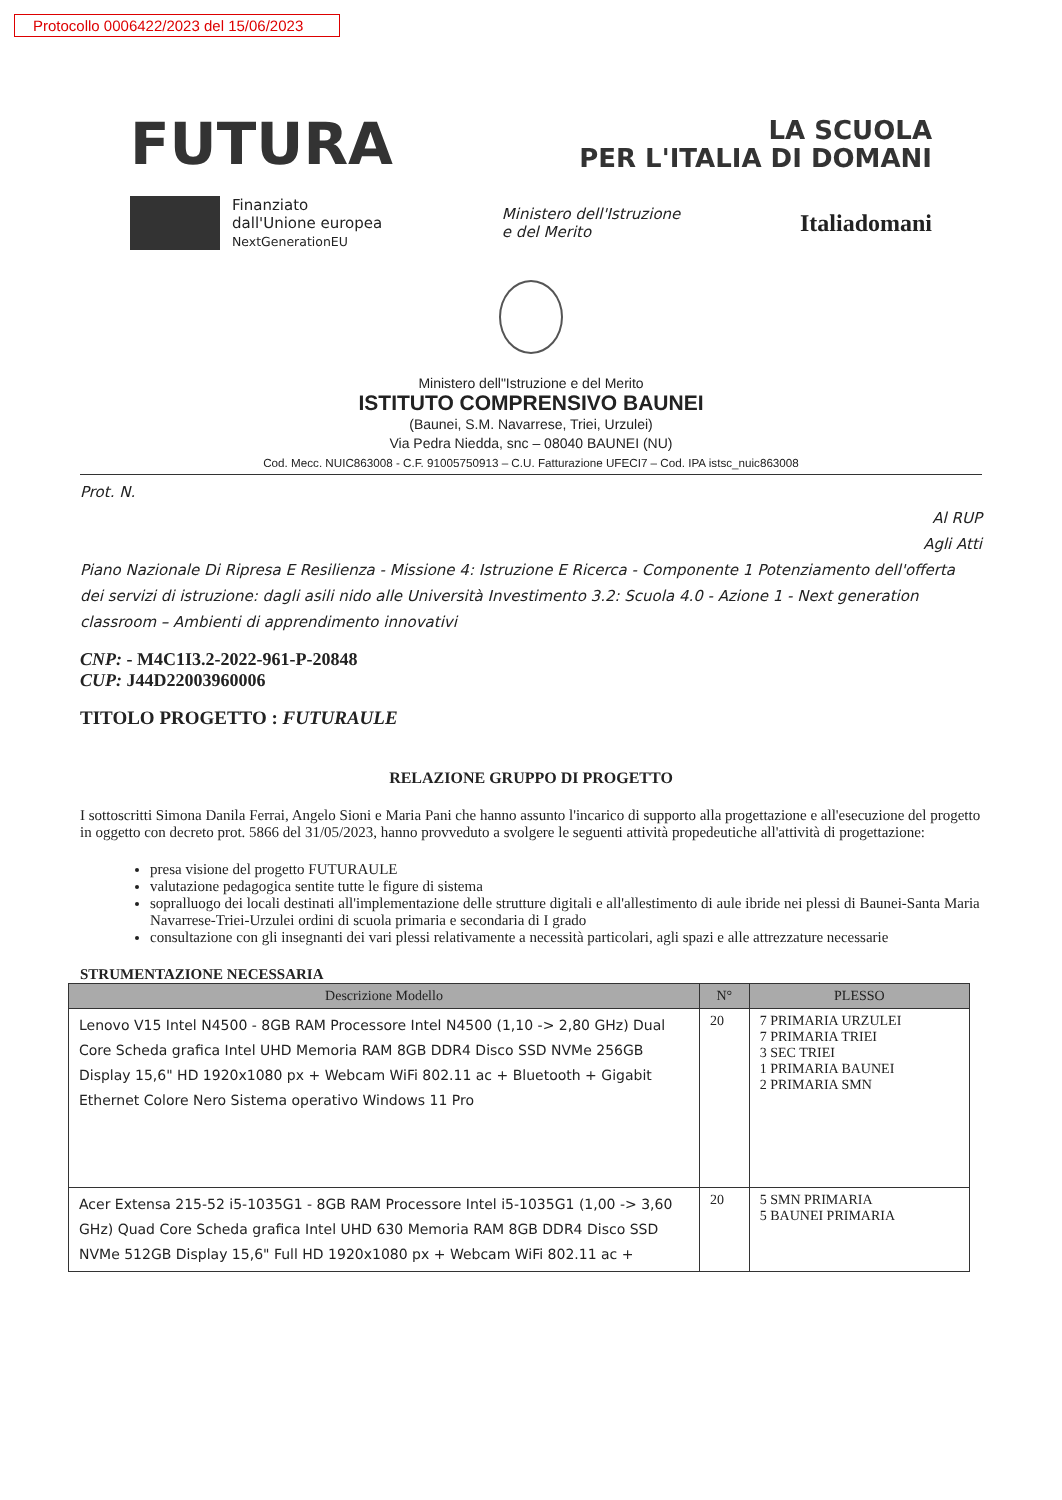Protocollo 0006422/2023 del 15/06/2023
FUTURA LA SCUOLA
PER L'ITALIA DI DOMANI
Finanziato
dall'Unione europea
NextGenerationEU
Ministero dell'Istruzione
e del Merito
Italiadomani
Ministero dell"Istruzione e del Merito
ISTITUTO COMPRENSIVO BAUNEI
(Baunei, S.M. Navarrese, Triei, Urzulei)
Via Pedra Niedda, snc – 08040 BAUNEI (NU)
Cod. Mecc. NUIC863008 - C.F. 91005750913 – C.U. Fatturazione UFECI7 – Cod. IPA istsc_nuic863008
Prot. N.
Al RUP
Agli Atti
Piano Nazionale Di Ripresa E Resilienza - Missione 4: Istruzione E Ricerca - Componente 1 Potenziamento dell'offerta dei servizi di istruzione: dagli asili nido alle Università Investimento 3.2: Scuola 4.0 - Azione 1 - Next generation classroom – Ambienti di apprendimento innovativi
CNP: - M4C1I3.2-2022-961-P-20848
CUP: J44D22003960006
TITOLO PROGETTO : FUTURAULE
RELAZIONE GRUPPO DI PROGETTO
I sottoscritti Simona Danila Ferrai, Angelo Sioni e Maria Pani che hanno assunto l'incarico di supporto alla progettazione e all'esecuzione del progetto in oggetto con decreto prot. 5866 del 31/05/2023, hanno provveduto a svolgere le seguenti attività propedeutiche all'attività di progettazione:
presa visione del progetto FUTURAULE
valutazione pedagogica sentite tutte le figure di sistema
sopralluogo dei locali destinati all'implementazione delle strutture digitali e all'allestimento di aule ibride nei plessi di Baunei-Santa Maria Navarrese-Triei-Urzulei ordini di scuola primaria e secondaria di I grado
consultazione con gli insegnanti dei vari plessi relativamente a necessità particolari, agli spazi e alle attrezzature necessarie
STRUMENTAZIONE NECESSARIA
| Descrizione Modello | N° | PLESSO |
| --- | --- | --- |
| Lenovo V15 Intel N4500 - 8GB RAM Processore Intel N4500 (1,10 -> 2,80 GHz) Dual Core Scheda grafica Intel UHD Memoria RAM 8GB DDR4 Disco SSD NVMe 256GB Display 15,6" HD 1920x1080 px + Webcam WiFi 802.11 ac + Bluetooth + Gigabit Ethernet Colore Nero Sistema operativo Windows 11 Pro | 20 | 7 PRIMARIA URZULEI 7 PRIMARIA TRIEI 3 SEC TRIEI 1 PRIMARIA BAUNEI 2 PRIMARIA SMN |
| Acer Extensa 215-52 i5-1035G1 - 8GB RAM Processore Intel i5-1035G1 (1,00 -> 3,60 GHz) Quad Core Scheda grafica Intel UHD 630 Memoria RAM 8GB DDR4 Disco SSD NVMe 512GB Display 15,6" Full HD 1920x1080 px + Webcam WiFi 802.11 ac + | 20 | 5 SMN PRIMARIA 5 BAUNEI PRIMARIA |